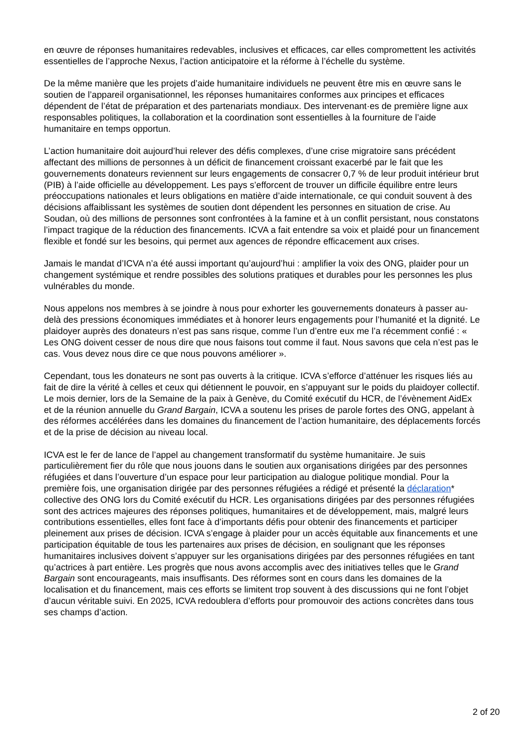en œuvre de réponses humanitaires redevables, inclusives et efficaces, car elles compromettent les activités essentielles de l’approche Nexus, l’action anticipatoire et la réforme à l’échelle du système.
De la même manière que les projets d’aide humanitaire individuels ne peuvent être mis en œuvre sans le soutien de l’appareil organisationnel, les réponses humanitaires conformes aux principes et efficaces dépendent de l’état de préparation et des partenariats mondiaux. Des intervenant·es de première ligne aux responsables politiques, la collaboration et la coordination sont essentielles à la fourniture de l’aide humanitaire en temps opportun.
L’action humanitaire doit aujourd’hui relever des défis complexes, d’une crise migratoire sans précédent affectant des millions de personnes à un déficit de financement croissant exacerbé par le fait que les gouvernements donateurs reviennent sur leurs engagements de consacrer 0,7 % de leur produit intérieur brut (PIB) à l’aide officielle au développement. Les pays s’efforcent de trouver un difficile équilibre entre leurs préoccupations nationales et leurs obligations en matière d’aide internationale, ce qui conduit souvent à des décisions affaiblissant les systèmes de soutien dont dépendent les personnes en situation de crise. Au Soudan, où des millions de personnes sont confrontées à la famine et à un conflit persistant, nous constatons l’impact tragique de la réduction des financements. ICVA a fait entendre sa voix et plaidé pour un financement flexible et fondé sur les besoins, qui permet aux agences de répondre efficacement aux crises.
Jamais le mandat d’ICVA n’a été aussi important qu’aujourd’hui : amplifier la voix des ONG, plaider pour un changement systémique et rendre possibles des solutions pratiques et durables pour les personnes les plus vulnérables du monde.
Nous appelons nos membres à se joindre à nous pour exhorter les gouvernements donateurs à passer au-delà des pressions économiques immédiates et à honorer leurs engagements pour l’humanité et la dignité. Le plaidoyer auprès des donateurs n’est pas sans risque, comme l’un d’entre eux me l’a récemment confié : « Les ONG doivent cesser de nous dire que nous faisons tout comme il faut. Nous savons que cela n’est pas le cas. Vous devez nous dire ce que nous pouvons améliorer ».
Cependant, tous les donateurs ne sont pas ouverts à la critique. ICVA s’efforce d’atténuer les risques liés au fait de dire la vérité à celles et ceux qui détiennent le pouvoir, en s’appuyant sur le poids du plaidoyer collectif. Le mois dernier, lors de la Semaine de la paix à Genève, du Comité exécutif du HCR, de l’évènement AidEx et de la réunion annuelle du Grand Bargain, ICVA a soutenu les prises de parole fortes des ONG, appelant à des réformes accélérées dans les domaines du financement de l’action humanitaire, des déplacements forcés et de la prise de décision au niveau local.
ICVA est le fer de lance de l’appel au changement transformatif du système humanitaire. Je suis particulièrement fier du rôle que nous jouons dans le soutien aux organisations dirigées par des personnes réfugiées et dans l’ouverture d’un espace pour leur participation au dialogue politique mondial. Pour la première fois, une organisation dirigée par des personnes réfugiées a rédigé et présenté la déclaration* collective des ONG lors du Comité exécutif du HCR. Les organisations dirigées par des personnes réfugiées sont des actrices majeures des réponses politiques, humanitaires et de développement, mais, malgré leurs contributions essentielles, elles font face à d’importants défis pour obtenir des financements et participer pleinement aux prises de décision. ICVA s’engage à plaider pour un accès équitable aux financements et une participation équitable de tous les partenaires aux prises de décision, en soulignant que les réponses humanitaires inclusives doivent s’appuyer sur les organisations dirigées par des personnes réfugiées en tant qu’actrices à part entière. Les progrès que nous avons accomplis avec des initiatives telles que le Grand Bargain sont encourageants, mais insuffisants. Des réformes sont en cours dans les domaines de la localisation et du financement, mais ces efforts se limitent trop souvent à des discussions qui ne font l’objet d’aucun véritable suivi. En 2025, ICVA redoublera d’efforts pour promouvoir des actions concrètes dans tous ses champs d’action.
2 of 20